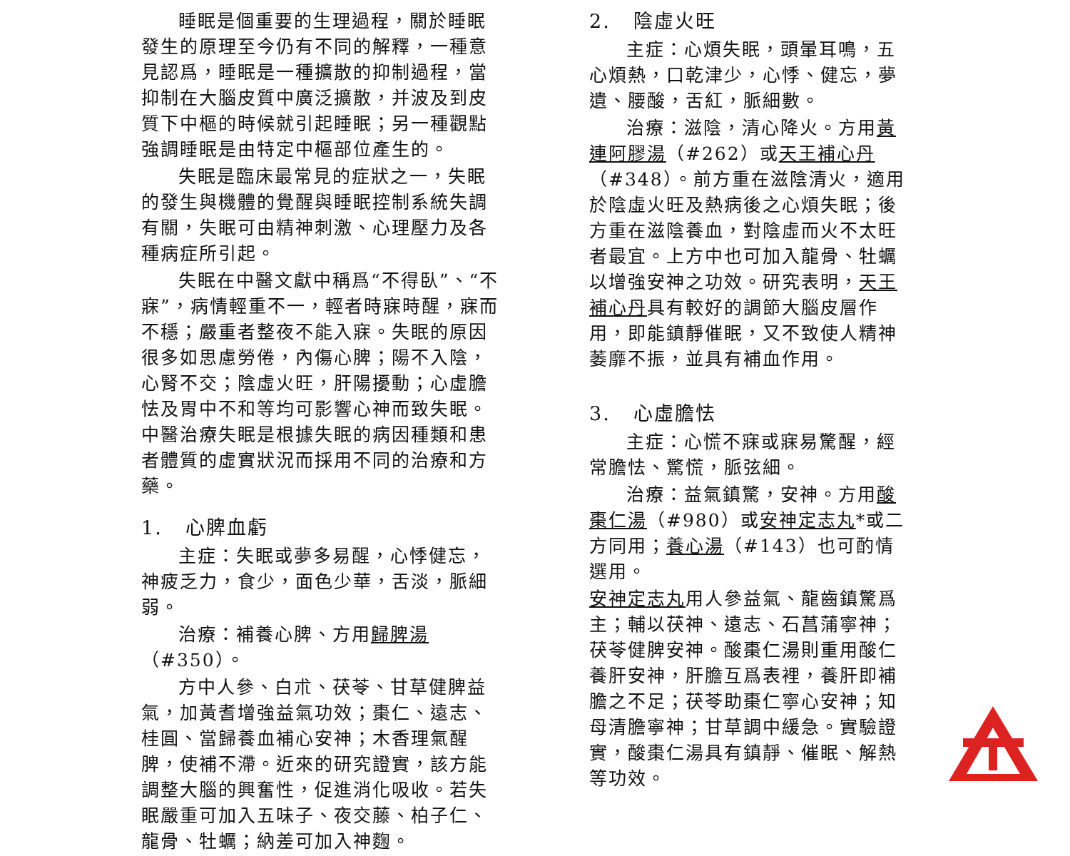睡眠是個重要的生理過程，關於睡眠發生的原理至今仍有不同的解釋，一種意見認爲，睡眠是一種擴散的抑制過程，當抑制在大腦皮質中廣泛擴散，并波及到皮質下中樞的時候就引起睡眠；另一種觀點強調睡眠是由特定中樞部位產生的。
失眠是臨床最常見的症狀之一，失眠的發生與機體的覺醒與睡眠控制系統失調有關，失眠可由精神刺激、心理壓力及各種病症所引起。
失眠在中醫文獻中稱爲“不得臥”、“不寐”，病情輕重不一，輕者時寐時醒，寐而不穩；嚴重者整夜不能入寐。失眠的原因很多如思慮勞倦，內傷心脾；陽不入陰，心腎不交；陰虛火旺，肝陽擾動；心虛膽怯及胃中不和等均可影響心神而致失眠。中醫治療失眠是根據失眠的病因種類和患者體質的虛實狀況而採用不同的治療和方藥。
1. 心脾血虧
主症：失眠或夢多易醒，心悸健忘，神疲乏力，食少，面色少華，舌淡，脈細弱。
治療：補養心脾、方用歸脾湯（#350）。
方中人參、白朮、茯苓、甘草健脾益氣，加黃耆增強益氣功效；棗仁、遠志、桂圓、當歸養血補心安神；木香理氣醒脾，使補不滯。近來的研究證實，該方能調整大腦的興奮性，促進消化吸收。若失眠嚴重可加入五味子、夜交藤、柏子仁、龍骨、牡蠣；納差可加入神麴。
2. 陰虛火旺
主症：心煩失眠，頭暈耳鳴，五心煩熱，口乾津少，心悸、健忘，夢遺、腰酸，舌紅，脈細數。
治療：滋陰，清心降火。方用黃連阿膠湯（#262）或天王補心丹（#348）。前方重在滋陰清火，適用於陰虛火旺及熱病後之心煩失眠；後方重在滋陰養血，對陰虛而火不太旺者最宜。上方中也可加入龍骨、牡蠣以增強安神之功效。研究表明，天王補心丹具有較好的調節大腦皮層作用，即能鎮靜催眠，又不致使人精神萎靡不振，並具有補血作用。
3. 心虛膽怯
主症：心慌不寐或寐易驚醒，經常膽怯、驚慌，脈弦細。
治療：益氣鎮驚，安神。方用酸棗仁湯（#980）或安神定志丸*或二方同用；養心湯（#143）也可酌情選用。
安神定志丸用人參益氣、龍齒鎮驚爲主；輔以茯神、遠志、石菖蒲寧神；茯苓健脾安神。酸棗仁湯則重用酸仁養肝安神，肝膽互爲表裡，養肝即補膽之不足；茯苓助棗仁寧心安神；知母清膽寧神；甘草調中緩急。實驗證實，酸棗仁湯具有鎮靜、催眠、解熱等功效。